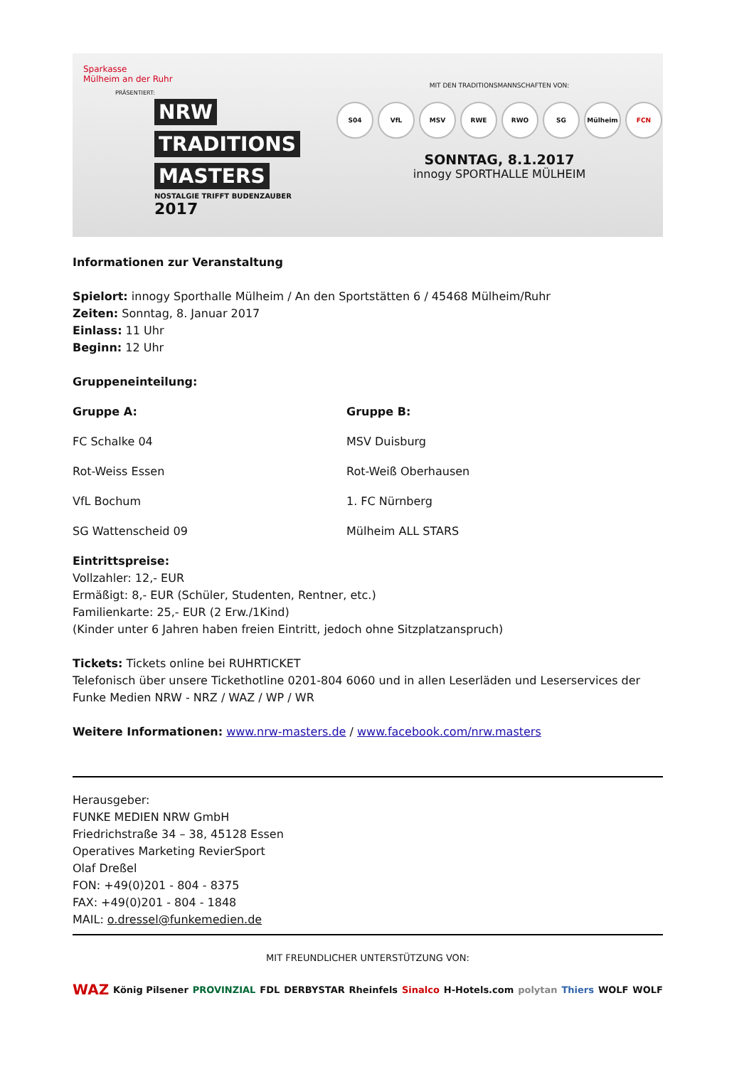Sparkasse
Mülheim an der Ruhr
PRÄSENTIERT:
NRW
TRADITIONS
MASTERS
NOSTALGIE TRIFFT BUDENZAUBER
2017
MIT DEN TRADITIONSMANNSCHAFTEN VON:
S04 VfL MSV RWE RWO SG Mülheim FCN
SONNTAG, 8.1.2017
innogy SPORTHALLE MÜLHEIM
Informationen zur Veranstaltung
Spielort: innogy Sporthalle Mülheim / An den Sportstätten 6 / 45468 Mülheim/Ruhr
Zeiten: Sonntag, 8. Januar 2017
Einlass: 11 Uhr
Beginn: 12 Uhr
Gruppeneinteilung:
Gruppe A:
FC Schalke 04
Rot-Weiss Essen
VfL Bochum
SG Wattenscheid 09
Gruppe B:
MSV Duisburg
Rot-Weiß Oberhausen
1. FC Nürnberg
Mülheim ALL STARS
Eintrittspreise:
Vollzahler: 12,- EUR
Ermäßigt: 8,- EUR (Schüler, Studenten, Rentner, etc.)
Familienkarte: 25,- EUR (2 Erw./1Kind)
(Kinder unter 6 Jahren haben freien Eintritt, jedoch ohne Sitzplatzanspruch)
Tickets: Tickets online bei RUHRTICKET
Telefonisch über unsere Tickethotline 0201-804 6060 und in allen Leserläden und Leserservices der Funke Medien NRW - NRZ / WAZ / WP / WR
Weitere Informationen: www.nrw-masters.de / www.facebook.com/nrw.masters
Herausgeber:
FUNKE MEDIEN NRW GmbH
Friedrichstraße 34 – 38, 45128 Essen
Operatives Marketing RevierSport
Olaf Dreßel
FON: +49(0)201 - 804 - 8375
FAX: +49(0)201 - 804 - 1848
MAIL: o.dressel@funkemedien.de
MIT FREUNDLICHER UNTERSTÜTZUNG VON:
WAZ König Pilsener PROVINZIAL FDL DERBYSTAR Rheinfels Sinalco H-Hotels.com polytan Thiers WOLF WOLF